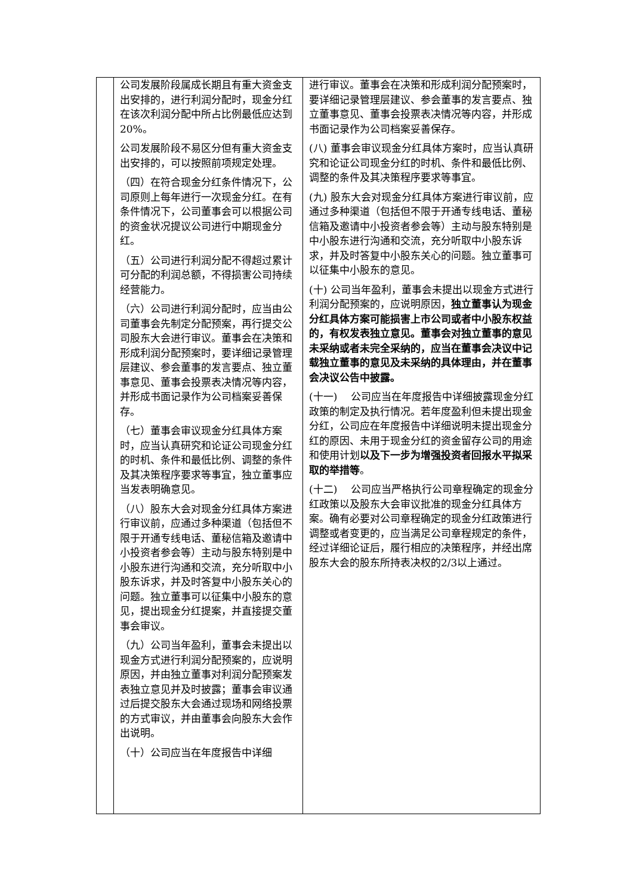| | 公司发展阶段属成长期且有重大资金支出安排的，进行利润分配时，现金分红在该次利润分配中所占比例最低应达到20%。 公司发展阶段不易区分但有重大资金支出安排的，可以按照前项规定处理。 （四）在符合现金分红条件情况下，公司原则上每年进行一次现金分红。在有条件情况下，公司董事会可以根据公司的资金状况提议公司进行中期现金分红。 （五）公司进行利润分配不得超过累计可分配的利润总额，不得损害公司持续经营能力。 （六）公司进行利润分配时，应当由公司董事会先制定分配预案，再行提交公司股东大会进行审议。董事会在决策和形成利润分配预案时，要详细记录管理层建议、参会董事的发言要点、独立董事意见、董事会投票表决情况等内容，并形成书面记录作为公司档案妥善保存。 （七）董事会审议现金分红具体方案时，应当认真研究和论证公司现金分红的时机、条件和最低比例、调整的条件及其决策程序要求等事宜，独立董事应当发表明确意见。 （八）股东大会对现金分红具体方案进行审议前，应通过多种渠道（包括但不限于开通专线电话、董秘信箱及邀请中小投资者参会等）主动与股东特别是中小股东进行沟通和交流，充分听取中小股东诉求，并及时答复中小股东关心的问题。独立董事可以征集中小股东的意见，提出现金分红提案，并直接提交董事会审议。 （九）公司当年盈利，董事会未提出以现金方式进行利润分配预案的，应说明原因，并由独立董事对利润分配预案发表独立意见并及时披露；董事会审议通过后提交股东大会通过现场和网络投票的方式审议，并由董事会向股东大会作出说明。 （十）公司应当在年度报告中详细 | 进行审议。董事会在决策和形成利润分配预案时，要详细记录管理层建议、参会董事的发言要点、独立董事意见、董事会投票表决情况等内容，并形成书面记录作为公司档案妥善保存。 (八) 董事会审议现金分红具体方案时，应当认真研究和论证公司现金分红的时机、条件和最低比例、调整的条件及其决策程序要求等事宜。 (九) 股东大会对现金分红具体方案进行审议前，应通过多种渠道（包括但不限于开通专线电话、董秘信箱及邀请中小投资者参会等）主动与股东特别是中小股东进行沟通和交流，充分听取中小股东诉求，并及时答复中小股东关心的问题。独立董事可以征集中小股东的意见。 (十) 公司当年盈利，董事会未提出以现金方式进行利润分配预案的，应说明原因， 独立董事认为现金分红具体方案可能损害上市公司或者中小股东权益的，有权发表独立意见。董事会对独立董事的意见未采纳或者未完全采纳的，应当在董事会决议中记载独立董事的意见及未采纳的具体理由，并在董事会决议公告中披露。 (十一) 公司应当在年度报告中详细披露现金分红政策的制定及执行情况。若年度盈利但未提出现金分红，公司应在年度报告中详细说明未提出现金分红的原因、未用于现金分红的资金留存公司的用途和使用计划 以及下一步为增强投资者回报水平拟采取的举措等 。 (十二) 公司应当严格执行公司章程确定的现金分红政策以及股东大会审议批准的现金分红具体方案。确有必要对公司章程确定的现金分红政策进行调整或者变更的，应当满足公司章程规定的条件，经过详细论证后，履行相应的决策程序，并经出席股东大会的股东所持表决权的2/3以上通过。 |